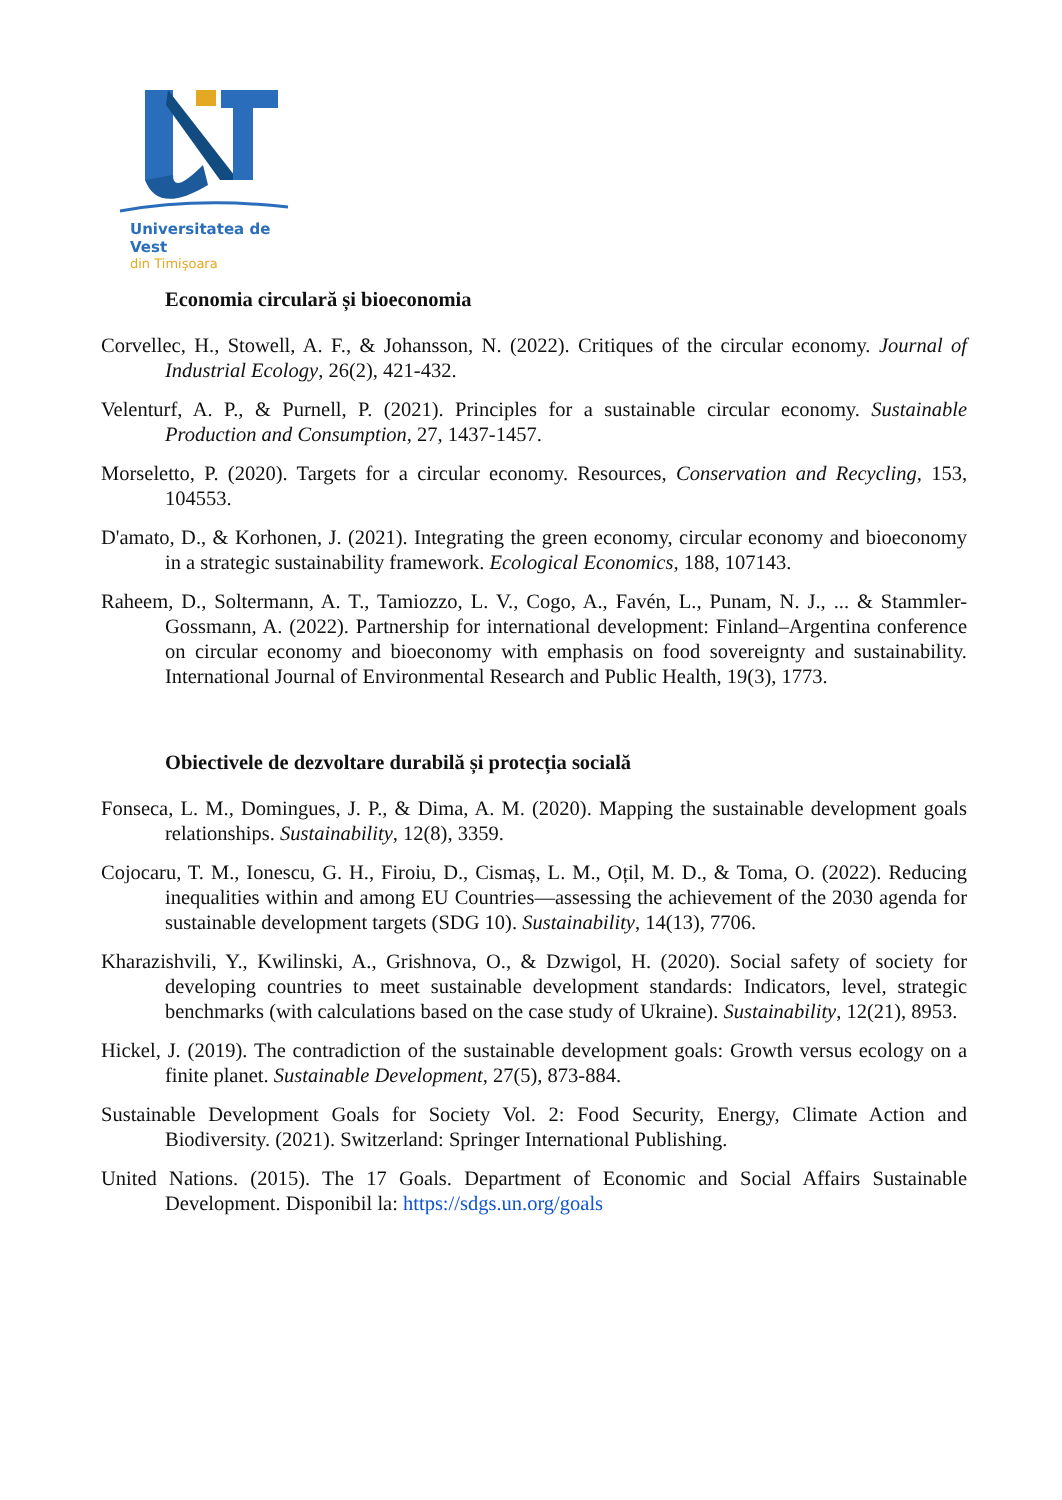Universitatea de Vest
din Timişoara
Economia circulară și bioeconomia
Corvellec, H., Stowell, A. F., & Johansson, N. (2022). Critiques of the circular economy. Journal of Industrial Ecology, 26(2), 421-432.
Velenturf, A. P., & Purnell, P. (2021). Principles for a sustainable circular economy. Sustainable Production and Consumption, 27, 1437-1457.
Morseletto, P. (2020). Targets for a circular economy. Resources, Conservation and Recycling, 153, 104553.
D'amato, D., & Korhonen, J. (2021). Integrating the green economy, circular economy and bioeconomy in a strategic sustainability framework. Ecological Economics, 188, 107143.
Raheem, D., Soltermann, A. T., Tamiozzo, L. V., Cogo, A., Favén, L., Punam, N. J., ... & Stammler-Gossmann, A. (2022). Partnership for international development: Finland–Argentina conference on circular economy and bioeconomy with emphasis on food sovereignty and sustainability. International Journal of Environmental Research and Public Health, 19(3), 1773.
Obiectivele de dezvoltare durabilă și protecția socială
Fonseca, L. M., Domingues, J. P., & Dima, A. M. (2020). Mapping the sustainable development goals relationships. Sustainability, 12(8), 3359.
Cojocaru, T. M., Ionescu, G. H., Firoiu, D., Cismaș, L. M., Oțil, M. D., & Toma, O. (2022). Reducing inequalities within and among EU Countries—assessing the achievement of the 2030 agenda for sustainable development targets (SDG 10). Sustainability, 14(13), 7706.
Kharazishvili, Y., Kwilinski, A., Grishnova, O., & Dzwigol, H. (2020). Social safety of society for developing countries to meet sustainable development standards: Indicators, level, strategic benchmarks (with calculations based on the case study of Ukraine). Sustainability, 12(21), 8953.
Hickel, J. (2019). The contradiction of the sustainable development goals: Growth versus ecology on a finite planet. Sustainable Development, 27(5), 873-884.
Sustainable Development Goals for Society Vol. 2: Food Security, Energy, Climate Action and Biodiversity. (2021). Switzerland: Springer International Publishing.
United Nations. (2015). The 17 Goals. Department of Economic and Social Affairs Sustainable Development. Disponibil la: https://sdgs.un.org/goals